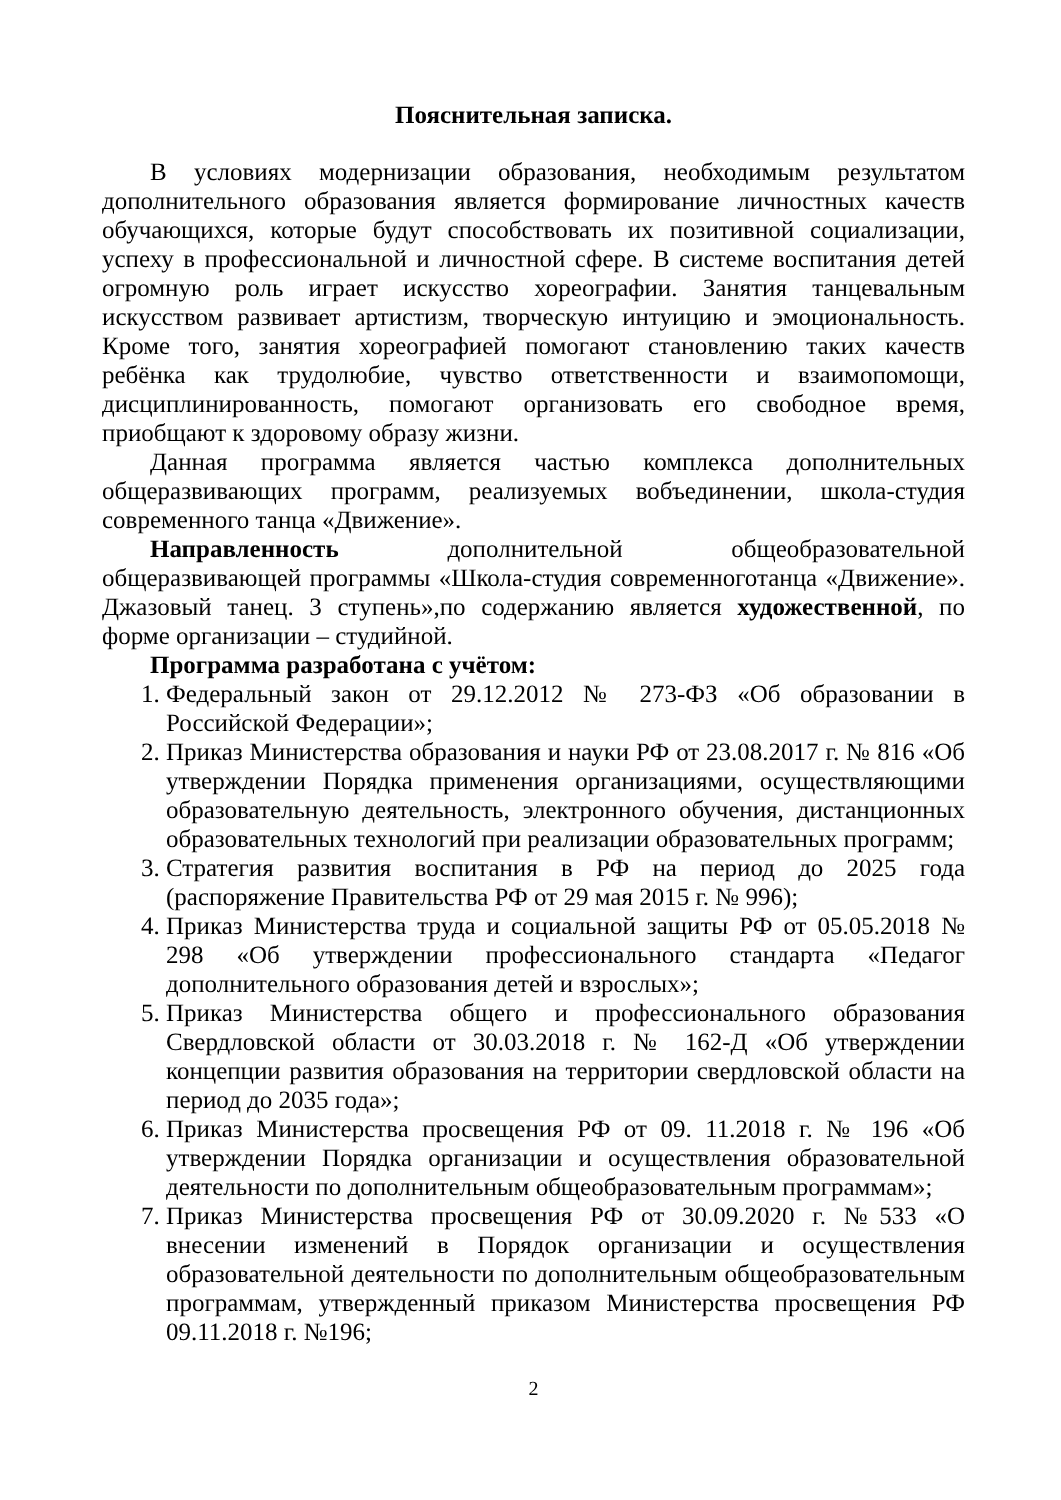Пояснительная записка.
В условиях модернизации образования, необходимым результатом дополнительного образования является формирование личностных качеств обучающихся, которые будут способствовать их позитивной социализации, успеху в профессиональной и личностной сфере. В системе воспитания детей огромную роль играет искусство хореографии. Занятия танцевальным искусством развивает артистизм, творческую интуицию и эмоциональность. Кроме того, занятия хореографией помогают становлению таких качеств ребёнка как трудолюбие, чувство ответственности и взаимопомощи, дисциплинированность, помогают организовать его свободное время, приобщают к здоровому образу жизни.
Данная программа является частью комплекса дополнительных общеразвивающих программ, реализуемых вобъединении, школа-студия современного танца «Движение».
Направленность дополнительной общеобразовательной общеразвивающей программы «Школа-студия современноготанца «Движение». Джазовый танец. 3 ступень»,по содержанию является художественной, по форме организации – студийной.
Программа разработана с учётом:
1. Федеральный закон от 29.12.2012 № 273-ФЗ «Об образовании в Российской Федерации»;
2. Приказ Министерства образования и науки РФ от 23.08.2017 г. № 816 «Об утверждении Порядка применения организациями, осуществляющими образовательную деятельность, электронного обучения, дистанционных образовательных технологий при реализации образовательных программ;
3. Стратегия развития воспитания в РФ на период до 2025 года (распоряжение Правительства РФ от 29 мая 2015 г. № 996);
4. Приказ Министерства труда и социальной защиты РФ от 05.05.2018 № 298 «Об утверждении профессионального стандарта «Педагог дополнительного образования детей и взрослых»;
5. Приказ Министерства общего и профессионального образования Свердловской области от 30.03.2018 г. № 162-Д «Об утверждении концепции развития образования на территории свердловской области на период до 2035 года»;
6. Приказ Министерства просвещения РФ от 09. 11.2018 г. № 196 «Об утверждении Порядка организации и осуществления образовательной деятельности по дополнительным общеобразовательным программам»;
7. Приказ Министерства просвещения РФ от 30.09.2020 г. №533 «О внесении изменений в Порядок организации и осуществления образовательной деятельности по дополнительным общеобразовательным программам, утвержденный приказом Министерства просвещения РФ 09.11.2018 г. №196;
2